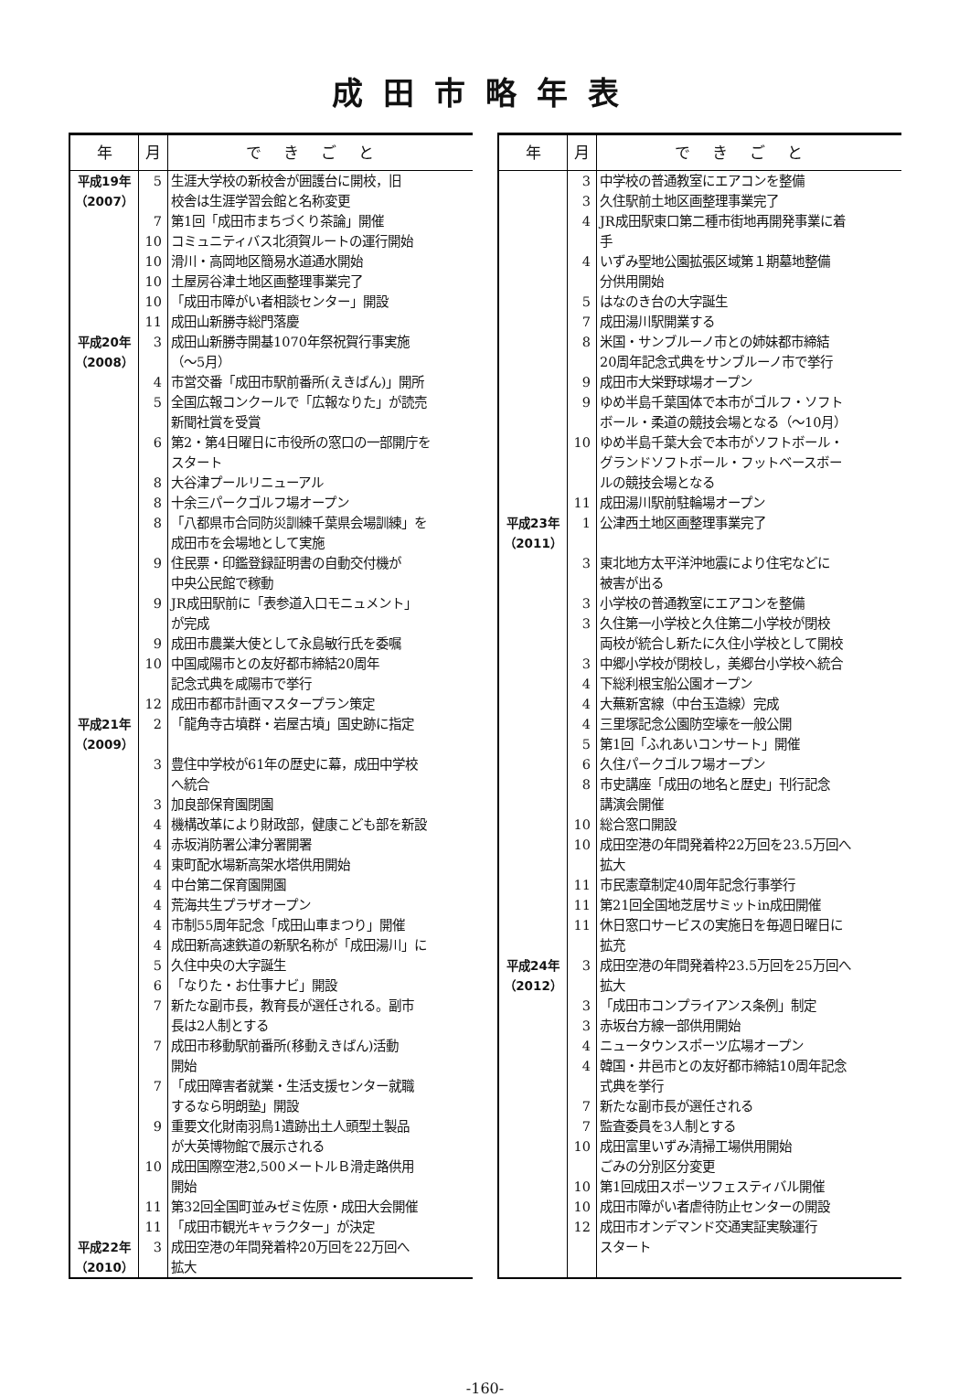成田市略年表
| 年 | 月 | できごと |
| --- | --- | --- |
| 平成19年 （2007） | 5 | 生涯大学校の新校舎が囲護台に開校，旧 校舎は生涯学習会館と名称変更 |
| | 7 | 第1回「成田市まちづくり茶論」開催 |
| | 10 | コミュニティバス北須賀ルートの運行開始 |
| | 10 | 滑川・高岡地区簡易水道通水開始 |
| | 10 | 土屋房谷津土地区画整理事業完了 |
| | 10 | 「成田市障がい者相談センター」開設 |
| | 11 | 成田山新勝寺総門落慶 |
| 平成20年 （2008） | 3 | 成田山新勝寺開基1070年祭祝賀行事実施 （～5月） |
| | 4 | 市営交番「成田市駅前番所(えきばん)」開所 |
| | 5 | 全国広報コンクールで「広報なりた」が読売 新聞社賞を受賞 |
| | 6 | 第2・第4日曜日に市役所の窓口の一部開庁を スタート |
| | 8 | 大谷津プールリニューアル |
| | 8 | 十余三パークゴルフ場オープン |
| | 8 | 「八都県市合同防災訓練千葉県会場訓練」を 成田市を会場地として実施 |
| | 9 | 住民票・印鑑登録証明書の自動交付機が 中央公民館で稼動 |
| | 9 | JR成田駅前に「表参道入口モニュメント」 が完成 |
| | 9 | 成田市農業大使として永島敏行氏を委嘱 |
| | 10 | 中国咸陽市との友好都市締結20周年 記念式典を咸陽市で挙行 |
| | 12 | 成田市都市計画マスタープラン策定 |
| 平成21年 （2009） | 2 | 「龍角寺古墳群・岩屋古墳」国史跡に指定 |
| | 3 | 豊住中学校が61年の歴史に幕，成田中学校 へ統合 |
| | 3 | 加良部保育園閉園 |
| | 4 | 機構改革により財政部，健康こども部を新設 |
| | 4 | 赤坂消防署公津分署開署 |
| | 4 | 東町配水場新高架水塔供用開始 |
| | 4 | 中台第二保育園開園 |
| | 4 | 荒海共生プラザオープン |
| | 4 | 市制55周年記念「成田山車まつり」開催 |
| | 4 | 成田新高速鉄道の新駅名称が「成田湯川」に |
| | 5 | 久住中央の大字誕生 |
| | 6 | 「なりた・お仕事ナビ」開設 |
| | 7 | 新たな副市長，教育長が選任される。副市 長は2人制とする |
| | 7 | 成田市移動駅前番所(移動えきばん)活動 開始 |
| | 7 | 「成田障害者就業・生活支援センター就職 するなら明朗塾」開設 |
| | 9 | 重要文化財南羽鳥1遺跡出土人頭型土製品 が大英博物館で展示される |
| | 10 | 成田国際空港2,500メートルＢ滑走路供用 開始 |
| | 11 | 第32回全国町並みゼミ佐原・成田大会開催 |
| | 11 | 「成田市観光キャラクター」が決定 |
| 平成22年 （2010） | 3 | 成田空港の年間発着枠20万回を22万回へ 拡大 |
| 年 | 月 | できごと |
| --- | --- | --- |
| | 3 | 中学校の普通教室にエアコンを整備 |
| | 3 | 久住駅前土地区画整理事業完了 |
| | 4 | JR成田駅東口第二種市街地再開発事業に着 手 |
| | 4 | いずみ聖地公園拡張区域第１期墓地整備 分供用開始 |
| | 5 | はなのき台の大字誕生 |
| | 7 | 成田湯川駅開業する |
| | 8 | 米国・サンブルーノ市との姉妹都市締結 20周年記念式典をサンブルーノ市で挙行 |
| | 9 | 成田市大栄野球場オープン |
| | 9 | ゆめ半島千葉国体で本市がゴルフ・ソフト ボール・柔道の競技会場となる（～10月） |
| | 10 | ゆめ半島千葉大会で本市がソフトボール・ グランドソフトボール・フットベースボー ルの競技会場となる |
| | 11 | 成田湯川駅前駐輪場オープン |
| 平成23年 （2011） | 1 | 公津西土地区画整理事業完了 |
| | 3 | 東北地方太平洋沖地震により住宅などに 被害が出る |
| | 3 | 小学校の普通教室にエアコンを整備 |
| | 3 | 久住第一小学校と久住第二小学校が閉校 両校が統合し新たに久住小学校として開校 |
| | 3 | 中郷小学校が閉校し，美郷台小学校へ統合 |
| | 4 | 下総利根宝船公園オープン |
| | 4 | 大蕪新宮線（中台玉造線）完成 |
| | 4 | 三里塚記念公園防空壕を一般公開 |
| | 5 | 第1回「ふれあいコンサート」開催 |
| | 6 | 久住パークゴルフ場オープン |
| | 8 | 市史講座「成田の地名と歴史」刊行記念 講演会開催 |
| | 10 | 総合窓口開設 |
| | 10 | 成田空港の年間発着枠22万回を23.5万回へ 拡大 |
| | 11 | 市民憲章制定40周年記念行事挙行 |
| | 11 | 第21回全国地芝居サミットin成田開催 |
| | 11 | 休日窓口サービスの実施日を毎週日曜日に 拡充 |
| 平成24年 （2012） | 3 | 成田空港の年間発着枠23.5万回を25万回へ 拡大 |
| | 3 | 「成田市コンプライアンス条例」制定 |
| | 3 | 赤坂台方線一部供用開始 |
| | 4 | ニュータウンスポーツ広場オープン |
| | 4 | 韓国・井邑市との友好都市締結10周年記念 式典を挙行 |
| | 7 | 新たな副市長が選任される |
| | 7 | 監査委員を3人制とする |
| | 10 | 成田富里いずみ清掃工場供用開始 ごみの分別区分変更 |
| | 10 | 第1回成田スポーツフェスティバル開催 |
| | 10 | 成田市障がい者虐待防止センターの開設 |
| | 12 | 成田市オンデマンド交通実証実験運行 スタート |
-160-